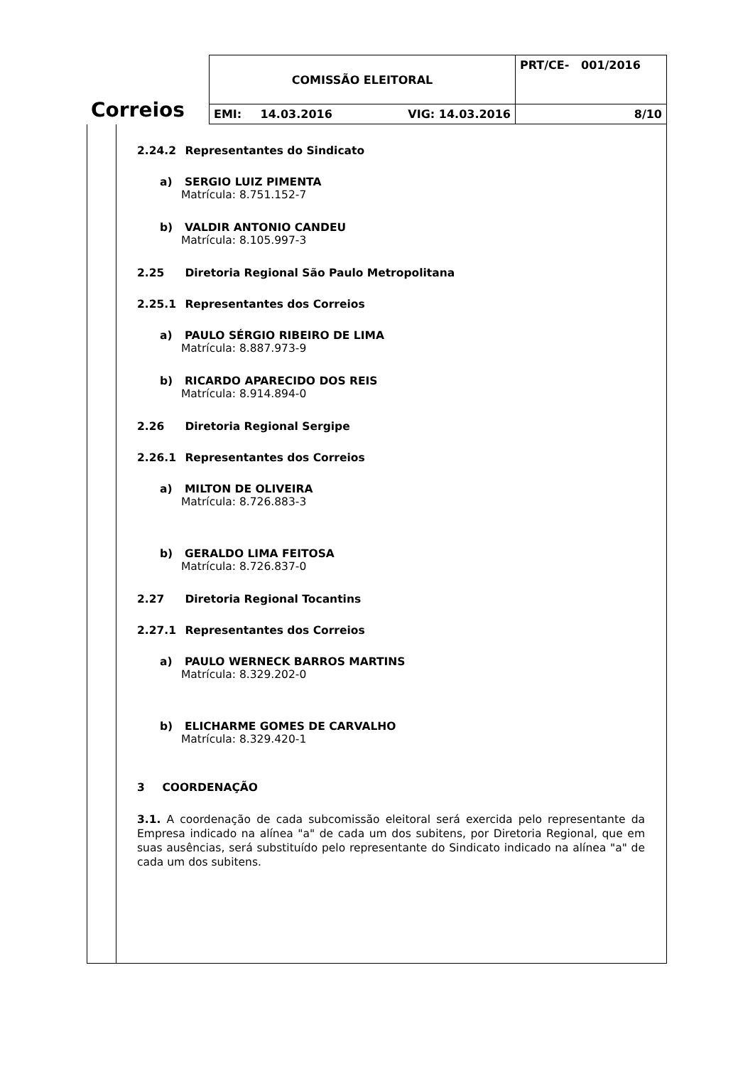| Correios | COMISSÃO ELEITORAL | PRT/CE- 001/2016 |
| | EMI: 14.03.2016 VIG: 14.03.2016 | 8/10 |
2.24.2 Representantes do Sindicato
a) SERGIO LUIZ PIMENTA
Matrícula: 8.751.152-7
b) VALDIR ANTONIO CANDEU
Matrícula: 8.105.997-3
2.25 Diretoria Regional São Paulo Metropolitana
2.25.1 Representantes dos Correios
a) PAULO SÉRGIO RIBEIRO DE LIMA
Matrícula: 8.887.973-9
b) RICARDO APARECIDO DOS REIS
Matrícula: 8.914.894-0
2.26 Diretoria Regional Sergipe
2.26.1 Representantes dos Correios
a) MILTON DE OLIVEIRA
Matrícula: 8.726.883-3
b) GERALDO LIMA FEITOSA
Matrícula: 8.726.837-0
2.27 Diretoria Regional Tocantins
2.27.1 Representantes dos Correios
a) PAULO WERNECK BARROS MARTINS
Matrícula: 8.329.202-0
b) ELICHARME GOMES DE CARVALHO
Matrícula: 8.329.420-1
3 COORDENAÇÃO
3.1. A coordenação de cada subcomissão eleitoral será exercida pelo representante da Empresa indicado na alínea "a" de cada um dos subitens, por Diretoria Regional, que em suas ausências, será substituído pelo representante do Sindicato indicado na alínea "a" de cada um dos subitens.